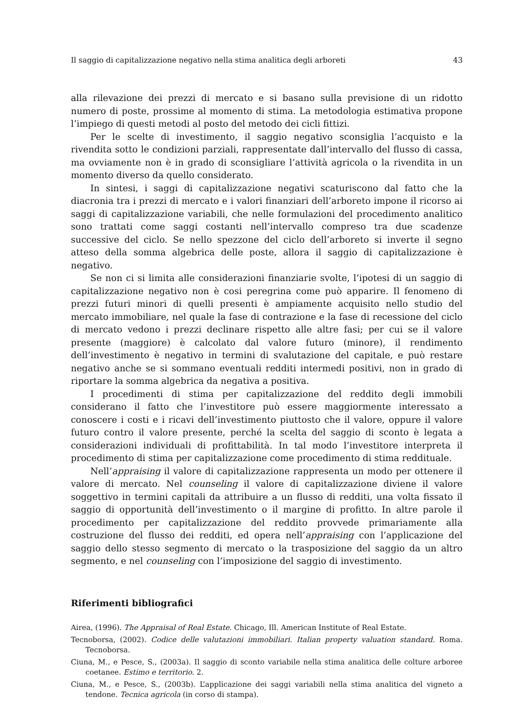Il saggio di capitalizzazione negativo nella stima analitica degli arboreti 43
alla rilevazione dei prezzi di mercato e si basano sulla previsione di un ridotto numero di poste, prossime al momento di stima. La metodologia estimativa propone l’impiego di questi metodi al posto del metodo dei cicli fittizi.
Per le scelte di investimento, il saggio negativo sconsiglia l’acquisto e la rivendita sotto le condizioni parziali, rappresentate dall’intervallo del flusso di cassa, ma ovviamente non è in grado di sconsigliare l’attività agricola o la rivendita in un momento diverso da quello considerato.
In sintesi, i saggi di capitalizzazione negativi scaturiscono dal fatto che la diacronia tra i prezzi di mercato e i valori finanziari dell’arboreto impone il ricorso ai saggi di capitalizzazione variabili, che nelle formulazioni del procedimento analitico sono trattati come saggi costanti nell’intervallo compreso tra due scadenze successive del ciclo. Se nello spezzone del ciclo dell’arboreto si inverte il segno atteso della somma algebrica delle poste, allora il saggio di capitalizzazione è negativo.
Se non ci si limita alle considerazioni finanziarie svolte, l’ipotesi di un saggio di capitalizzazione negativo non è cosi peregrina come può apparire. Il fenomeno di prezzi futuri minori di quelli presenti è ampiamente acquisito nello studio del mercato immobiliare, nel quale la fase di contrazione e la fase di recessione del ciclo di mercato vedono i prezzi declinare rispetto alle altre fasi; per cui se il valore presente (maggiore) è calcolato dal valore futuro (minore), il rendimento dell’investimento è negativo in termini di svalutazione del capitale, e può restare negativo anche se si sommano eventuali redditi intermedi positivi, non in grado di riportare la somma algebrica da negativa a positiva.
I procedimenti di stima per capitalizzazione del reddito degli immobili considerano il fatto che l’investitore può essere maggiormente interessato a conoscere i costi e i ricavi dell’investimento piuttosto che il valore, oppure il valore futuro contro il valore presente, perché la scelta del saggio di sconto è legata a considerazioni individuali di profittabilità. In tal modo l’investitore interpreta il procedimento di stima per capitalizzazione come procedimento di stima reddituale.
Nell’appraising il valore di capitalizzazione rappresenta un modo per ottenere il valore di mercato. Nel counseling il valore di capitalizzazione diviene il valore soggettivo in termini capitali da attribuire a un flusso di redditi, una volta fissato il saggio di opportunità dell’investimento o il margine di profitto. In altre parole il procedimento per capitalizzazione del reddito provvede primariamente alla costruzione del flusso dei redditi, ed opera nell’appraising con l’applicazione del saggio dello stesso segmento di mercato o la trasposizione del saggio da un altro segmento, e nel counseling con l’imposizione del saggio di investimento.
Riferimenti bibliografici
Airea, (1996). The Appraisal of Real Estate. Chicago, Ill. American Institute of Real Estate.
Tecnoborsa, (2002). Codice delle valutazioni immobiliari. Italian property valuation standard. Roma. Tecnoborsa.
Ciuna, M., e Pesce, S., (2003a). Il saggio di sconto variabile nella stima analitica delle colture arboree coetanee. Estimo e territorio. 2.
Ciuna, M., e Pesce, S., (2003b). L’applicazione dei saggi variabili nella stima analitica del vigneto a tendone. Tecnica agricola (in corso di stampa).